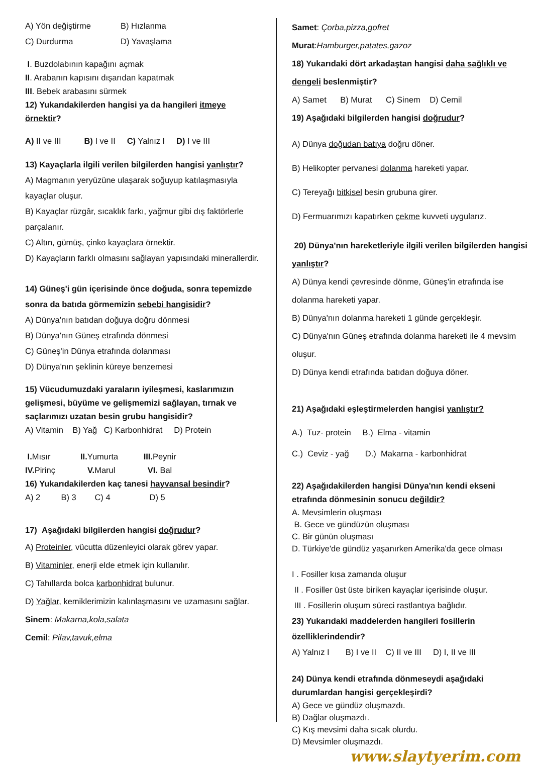A) Yön değiştirme B) Hızlanma
C) Durdurma D) Yavaşlama
I. Buzdolabının kapağını açmak
II. Arabanın kapısını dışarıdan kapatmak
III. Bebek arabasını sürmek
12) Yukarıdakilerden hangisi ya da hangileri itmeye örnektir?
A) II ve III B) I ve II C) Yalnız I D) I ve III
13) Kayaçlarla ilgili verilen bilgilerden hangisi yanlıştır?
A) Magmanın yeryüzüne ulaşarak soğuyup katılaşmasıyla kayaçlar oluşur.
B) Kayaçlar rüzgâr, sıcaklık farkı, yağmur gibi dış faktörlerle parçalanır.
C) Altın, gümüş, çinko kayaçlara örnektir.
D) Kayaçların farklı olmasını sağlayan yapısındaki minerallerdir.
14) Güneş'i gün içerisinde önce doğuda, sonra tepemizde sonra da batıda görmemizin sebebi hangisidir?
A) Dünya'nın batıdan doğuya doğru dönmesi
B) Dünya'nın Güneş etrafında dönmesi
C) Güneş'in Dünya etrafında dolanması
D) Dünya'nın şeklinin küreye benzemesi
15) Vücudumuzdaki yaraların iyileşmesi, kaslarımızın gelişmesi, büyüme ve gelişmemizi sağlayan, tırnak ve saçlarımızı uzatan besin grubu hangisidir?
A) Vitamin B) Yağ C) Karbonhidrat D) Protein
I. Mısır II. Yumurta III. Peynir
IV. Pirinç V. Marul VI. Bal
16) Yukarıdakilerden kaç tanesi hayvansal besindir?
A) 2 B) 3 C) 4 D) 5
17) Aşağıdaki bilgilerden hangisi doğrudur?
A) Proteinler, vücutta düzenleyici olarak görev yapar.
B) Vitaminler, enerji elde etmek için kullanılır.
C) Tahıllarda bolca karbonhidrat bulunur.
D) Yağlar, kemiklerimizin kalınlaşmasını ve uzamasını sağlar.
Sinem: Makarna,kola,salata
Cemil: Pilav,tavuk,elma
Samet: Çorba,pizza,gofret
Murat:Hamburger,patates,gazoz
18) Yukarıdaki dört arkadaştan hangisi daha sağlıklı ve dengeli beslenmiştir?
A) Samet B) Murat C) Sinem D) Cemil
19) Aşağıdaki bilgilerden hangisi doğrudur?
A) Dünya doğudan batıya doğru döner.
B) Helikopter pervanesi dolanma hareketi yapar.
C) Tereyağı bitkisel besin grubuna girer.
D) Fermuarımızı kapatırken çekme kuvveti uygularız.
20) Dünya'nın hareketleriyle ilgili verilen bilgilerden hangisi yanlıştır?
A) Dünya kendi çevresinde dönme, Güneş'in etrafında ise dolanma hareketi yapar.
B) Dünya'nın dolanma hareketi 1 günde gerçekleşir.
C) Dünya'nın Güneş etrafında dolanma hareketi ile 4 mevsim oluşur.
D) Dünya kendi etrafında batıdan doğuya döner.
21) Aşağıdaki eşleştirmelerden hangisi yanlıştır?
A.) Tuz- protein B.) Elma - vitamin
C.) Ceviz - yağ D.) Makarna - karbonhidrat
22) Aşağıdakilerden hangisi Dünya'nın kendi ekseni etrafında dönmesinin sonucu değildir?
A. Mevsimlerin oluşması
B. Gece ve gündüzün oluşması
C. Bir günün oluşması
D. Türkiye'de gündüz yaşanırken Amerika'da gece olması
I . Fosiller kısa zamanda oluşur
II . Fosiller üst üste biriken kayaçlar içerisinde oluşur.
III . Fosillerin oluşum süreci rastlantıya bağlıdır.
23) Yukarıdaki maddelerden hangileri fosillerin özelliklerindendir?
A) Yalnız I B) I ve II C) II ve III D) I, II ve III
24) Dünya kendi etrafında dönmeseydi aşağıdaki durumlardan hangisi gerçekleşirdi?
A) Gece ve gündüz oluşmazdı.
B) Dağlar oluşmazdı.
C) Kış mevsimi daha sıcak olurdu.
D) Mevsimler oluşmazdı.
www.slaytyerim.com